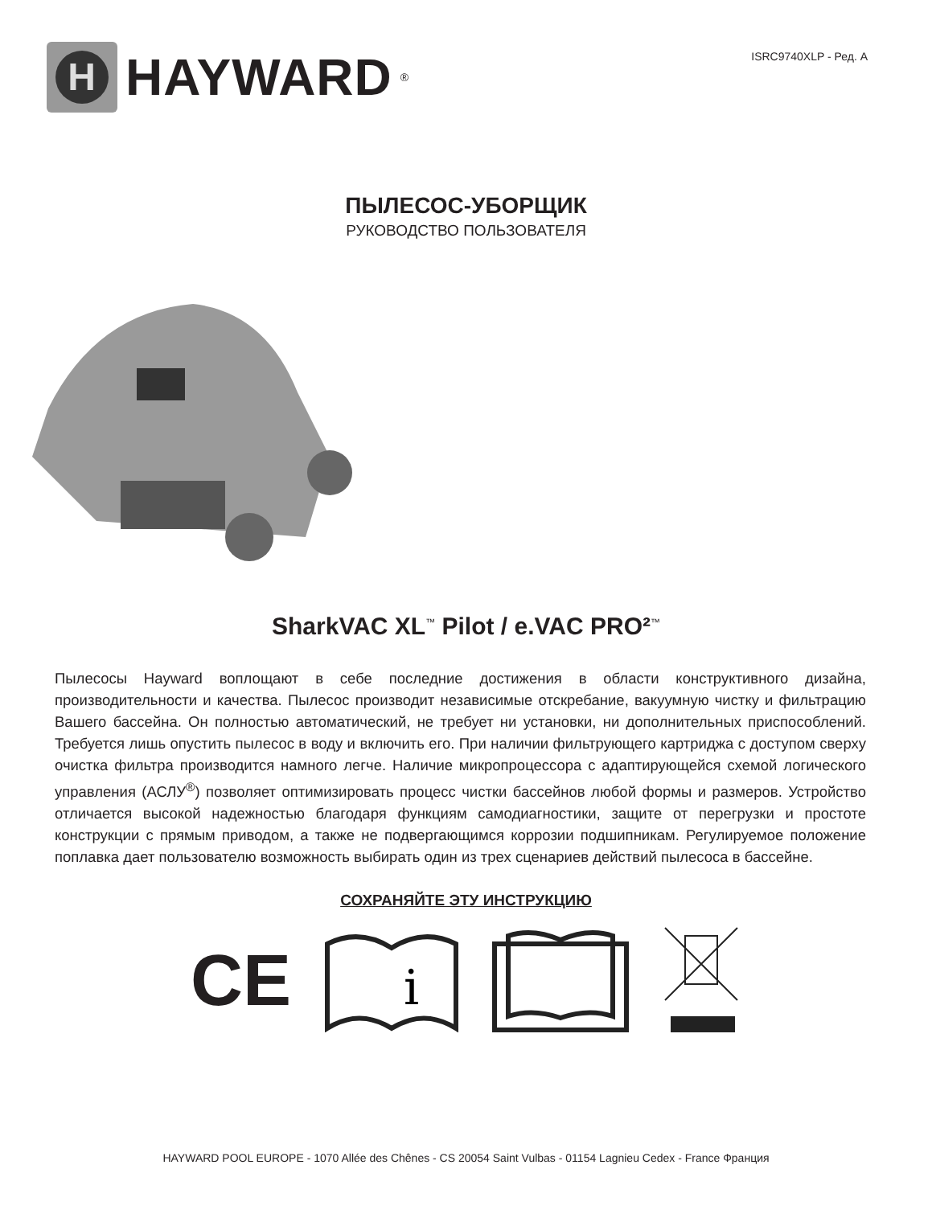H
HAYWARD<sup>®</sup>
ISRC9740XLP - Ред. A
ПЫЛЕСОС-УБОРЩИК
РУКОВОДСТВО ПОЛЬЗОВАТЕЛЯ
SharkVAC XL<sup>™</sup> Pilot / e.VAC PRO²<sup>™</sup>
Пылесосы Hayward воплощают в себе последние достижения в области конструктивного дизайна, производительности и качества. Пылесос производит независимые отскребание, вакуумную чистку и фильтрацию Вашего бассейна. Он полностью автоматический, не требует ни установки, ни дополнительных приспособлений. Требуется лишь опустить пылесос в воду и включить его. При наличии фильтрующего картриджа с доступом сверху очистка фильтра производится намного легче. Наличие микропроцессора с адаптирующейся схемой логического управления (АСЛУ<sup>®</sup>) позволяет оптимизировать процесс чистки бассейнов любой формы и размеров. Устройство отличается высокой надежностью благодаря функциям самодиагностики, защите от перегрузки и простоте конструкции с прямым приводом, а также не подвергающимся коррозии подшипникам. Регулируемое положение поплавка дает пользователю возможность выбирать один из трех сценариев действий пылесоса в бассейне.
СОХРАНЯЙТЕ ЭТУ ИНСТРУКЦИЮ
CE
i
HAYWARD POOL EUROPE - 1070 Allée des Chênes - CS 20054 Saint Vulbas - 01154 Lagnieu Cedex - France Франция